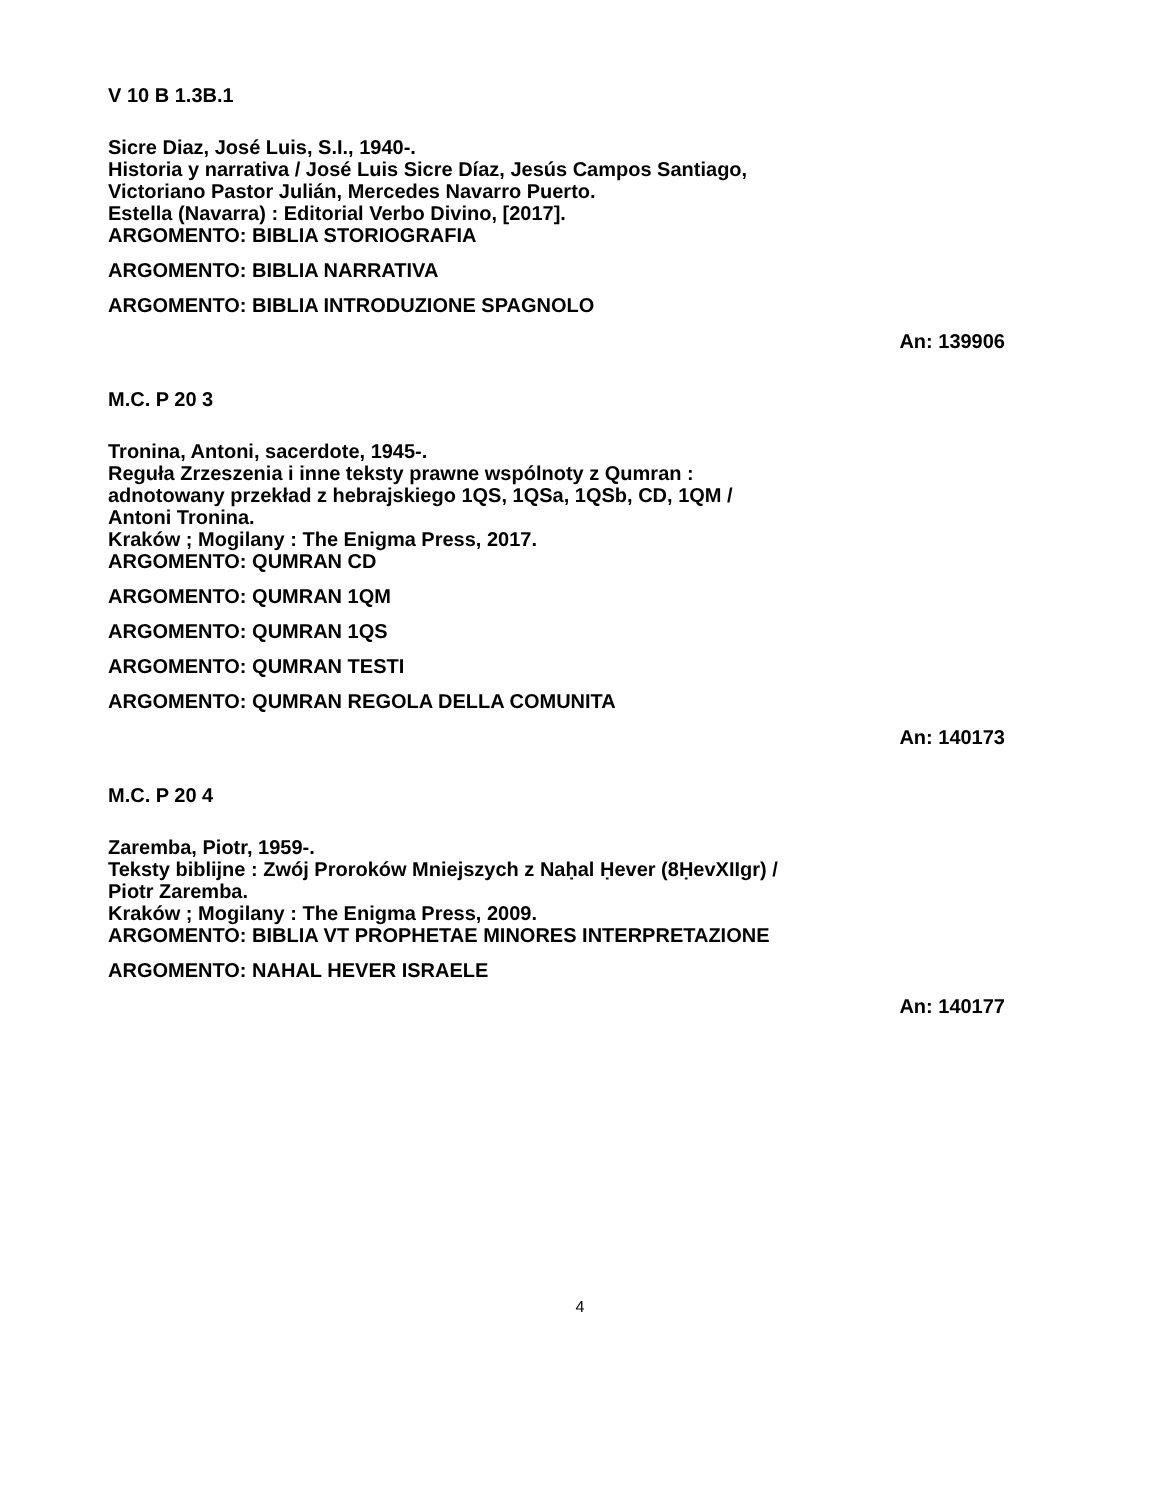V 10 B 1.3B.1
Sicre Diaz, José Luis, S.I., 1940-.
Historia y narrativa / José Luis Sicre Díaz, Jesús Campos Santiago,
Victoriano Pastor Julián, Mercedes Navarro Puerto.
Estella (Navarra) : Editorial Verbo Divino, [2017].
ARGOMENTO: BIBLIA STORIOGRAFIA
ARGOMENTO: BIBLIA NARRATIVA
ARGOMENTO: BIBLIA INTRODUZIONE SPAGNOLO
An: 139906
M.C. P 20 3
Tronina, Antoni, sacerdote, 1945-.
Reguła Zrzeszenia i inne teksty prawne wspólnoty z Qumran :
adnotowany przekład z hebrajskiego 1QS, 1QSa, 1QSb, CD, 1QM /
Antoni Tronina.
Kraków ; Mogilany : The Enigma Press, 2017.
ARGOMENTO: QUMRAN CD
ARGOMENTO: QUMRAN 1QM
ARGOMENTO: QUMRAN 1QS
ARGOMENTO: QUMRAN TESTI
ARGOMENTO: QUMRAN REGOLA DELLA COMUNITA
An: 140173
M.C. P 20 4
Zaremba, Piotr, 1959-.
Teksty biblijne : Zwój Proroków Mniejszych z Naḥal Ḥever (8ḤevXIIgr) /
Piotr Zaremba.
Kraków ; Mogilany : The Enigma Press, 2009.
ARGOMENTO: BIBLIA VT PROPHETAE MINORES INTERPRETAZIONE
ARGOMENTO: NAHAL HEVER ISRAELE
An: 140177
4